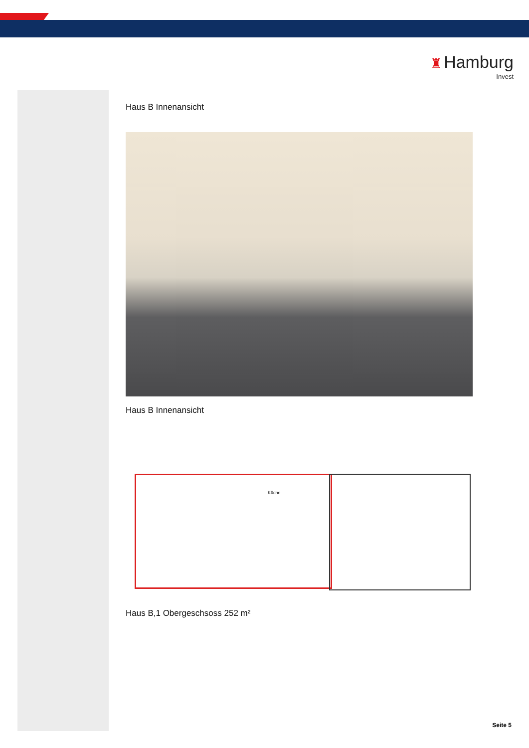♜ Hamburg
Invest
Haus B Innenansicht
Haus B Innenansicht
Küche
Haus B,1 Obergeschsoss 252 m²
Seite 5